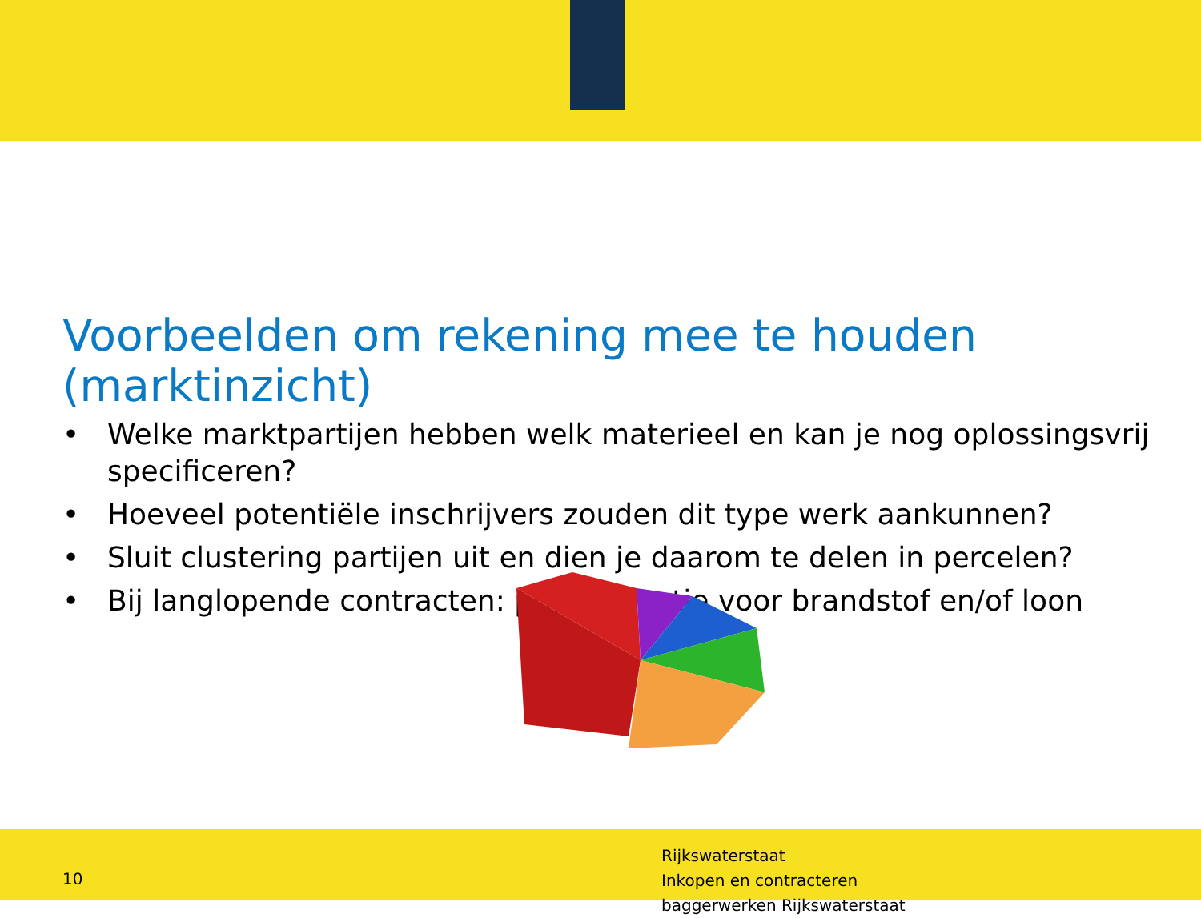Voorbeelden om rekening mee te houden (marktinzicht)
• Welke marktpartijen hebben welk materieel en kan je nog oplossingsvrij specificeren?
• Hoeveel potentiële inschrijvers zouden dit type werk aankunnen?
• Sluit clustering partijen uit en dien je daarom te delen in percelen?
• Bij langlopende contracten: prijsindexatie voor brandstof en/of loon
10
Rijkswaterstaat
Inkopen en contracteren
baggerwerken Rijkswaterstaat